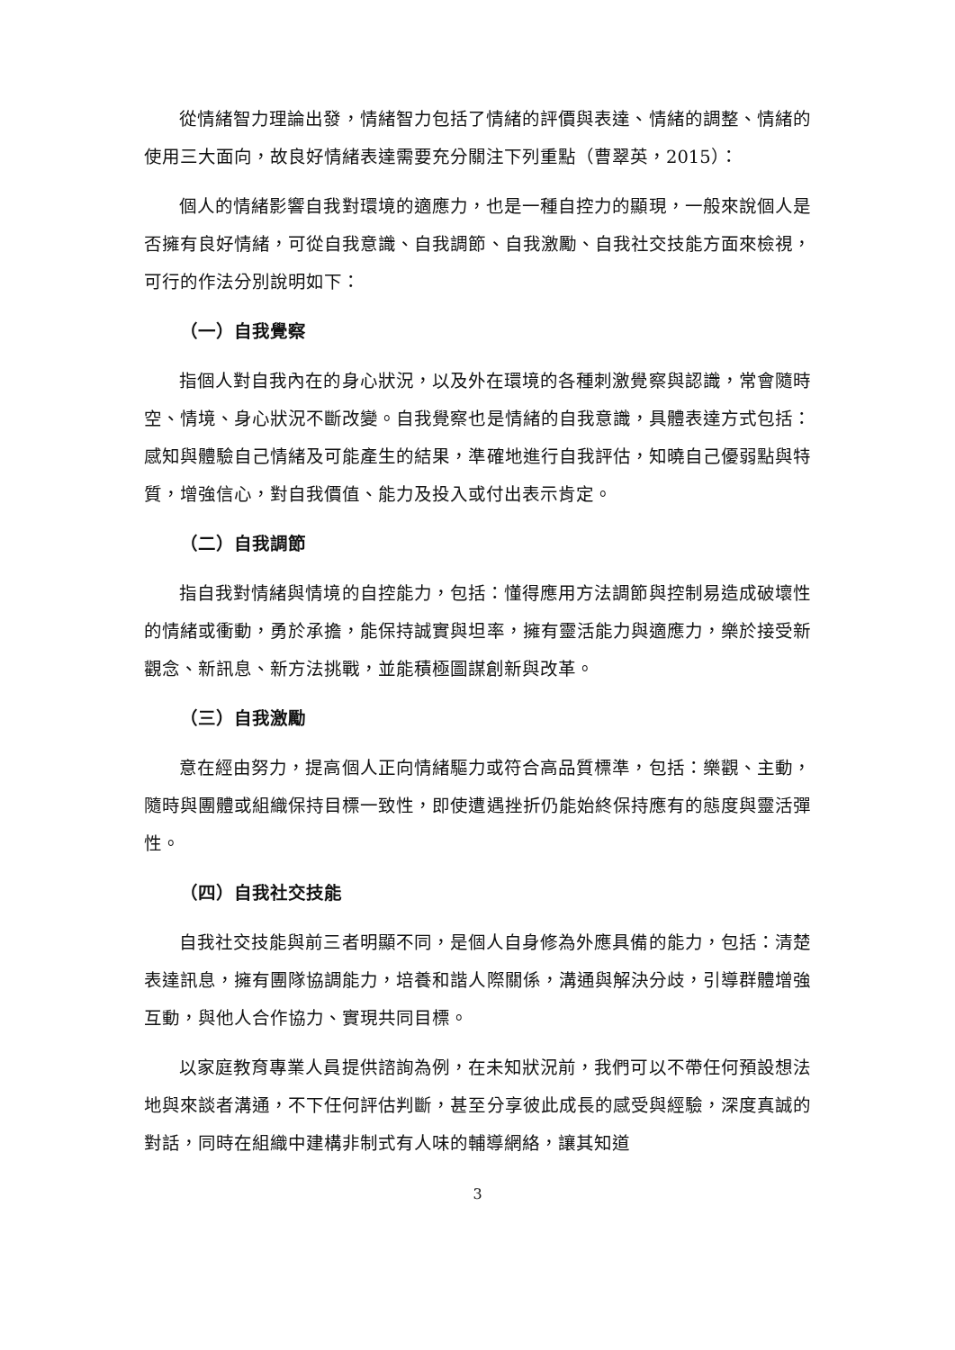從情緒智力理論出發，情緒智力包括了情緒的評價與表達、情緒的調整、情緒的使用三大面向，故良好情緒表達需要充分關注下列重點（曹翠英，2015）：
個人的情緒影響自我對環境的適應力，也是一種自控力的顯現，一般來說個人是否擁有良好情緒，可從自我意識、自我調節、自我激勵、自我社交技能方面來檢視，可行的作法分別說明如下：
（一）自我覺察
指個人對自我內在的身心狀況，以及外在環境的各種刺激覺察與認識，常會隨時空、情境、身心狀況不斷改變。自我覺察也是情緒的自我意識，具體表達方式包括：感知與體驗自己情緒及可能產生的結果，準確地進行自我評估，知曉自己優弱點與特質，增強信心，對自我價值、能力及投入或付出表示肯定。
（二）自我調節
指自我對情緒與情境的自控能力，包括：懂得應用方法調節與控制易造成破壞性的情緒或衝動，勇於承擔，能保持誠實與坦率，擁有靈活能力與適應力，樂於接受新觀念、新訊息、新方法挑戰，並能積極圖謀創新與改革。
（三）自我激勵
意在經由努力，提高個人正向情緒驅力或符合高品質標準，包括：樂觀、主動，隨時與團體或組織保持目標一致性，即使遭遇挫折仍能始終保持應有的態度與靈活彈性。
（四）自我社交技能
自我社交技能與前三者明顯不同，是個人自身修為外應具備的能力，包括：清楚表達訊息，擁有團隊協調能力，培養和諧人際關係，溝通與解決分歧，引導群體增強互動，與他人合作協力、實現共同目標。
以家庭教育專業人員提供諮詢為例，在未知狀況前，我們可以不帶任何預設想法地與來談者溝通，不下任何評估判斷，甚至分享彼此成長的感受與經驗，深度真誠的對話，同時在組織中建構非制式有人味的輔導網絡，讓其知道
3